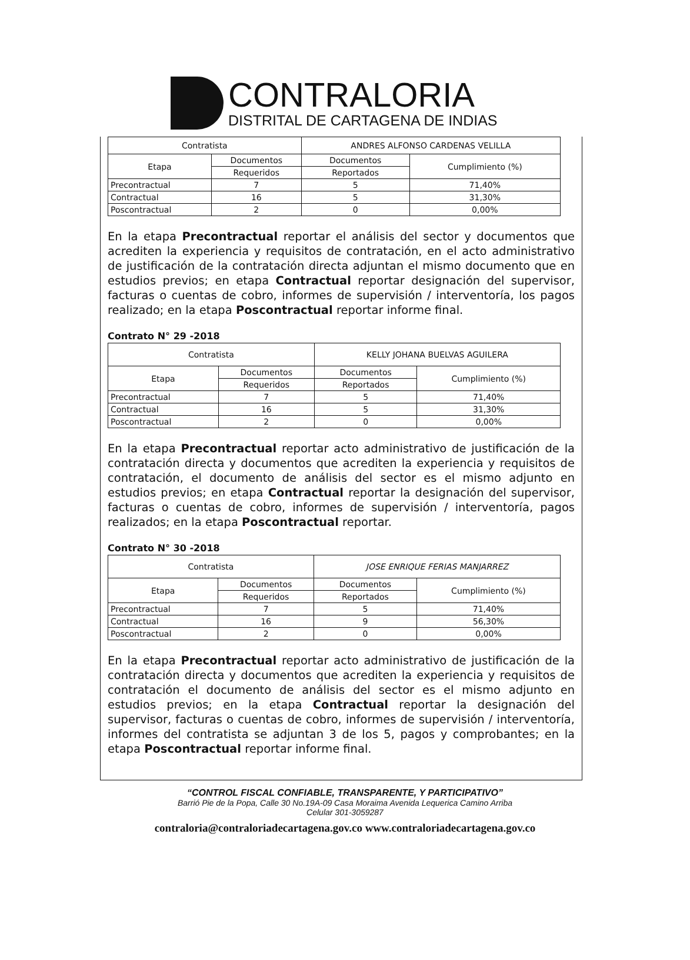CONTRALORIA
DISTRITAL DE CARTAGENA DE INDIAS
| Contratista | | ANDRES ALFONSO CARDENAS VELILLA | |
| Etapa | Documentos | Documentos | Cumplimiento (%) |
| | Requeridos | Reportados | |
| Precontractual | 7 | 5 | 71,40% |
| Contractual | 16 | 5 | 31,30% |
| Poscontractual | 2 | 0 | 0,00% |
En la etapa Precontractual reportar el análisis del sector y documentos que acrediten la experiencia y requisitos de contratación, en el acto administrativo de justificación de la contratación directa adjuntan el mismo documento que en estudios previos; en etapa Contractual reportar designación del supervisor, facturas o cuentas de cobro, informes de supervisión / interventoría, los pagos realizado; en la etapa Poscontractual reportar informe final.
Contrato N° 29 -2018
| Contratista | | KELLY JOHANA BUELVAS AGUILERA | |
| Etapa | Documentos | Documentos | Cumplimiento (%) |
| | Requeridos | Reportados | |
| Precontractual | 7 | 5 | 71,40% |
| Contractual | 16 | 5 | 31,30% |
| Poscontractual | 2 | 0 | 0,00% |
En la etapa Precontractual reportar acto administrativo de justificación de la contratación directa y documentos que acrediten la experiencia y requisitos de contratación, el documento de análisis del sector es el mismo adjunto en estudios previos; en etapa Contractual reportar la designación del supervisor, facturas o cuentas de cobro, informes de supervisión / interventoría, pagos realizados; en la etapa Poscontractual reportar.
Contrato N° 30 -2018
| Contratista | | JOSE ENRIQUE FERIAS MANJARREZ | |
| Etapa | Documentos | Documentos | Cumplimiento (%) |
| | Requeridos | Reportados | |
| Precontractual | 7 | 5 | 71,40% |
| Contractual | 16 | 9 | 56,30% |
| Poscontractual | 2 | 0 | 0,00% |
En la etapa Precontractual reportar acto administrativo de justificación de la contratación directa y documentos que acrediten la experiencia y requisitos de contratación el documento de análisis del sector es el mismo adjunto en estudios previos; en la etapa Contractual reportar la designación del supervisor, facturas o cuentas de cobro, informes de supervisión / interventoría, informes del contratista se adjuntan 3 de los 5, pagos y comprobantes; en la etapa Poscontractual reportar informe final.
“CONTROL FISCAL CONFIABLE, TRANSPARENTE, Y PARTICIPATIVO”
Barrió Pie de la Popa, Calle 30 No.19A-09 Casa Moraima Avenida Lequerica Camino Arriba
Celular 301-3059287
contraloria@contraloriadecartagena.gov.co www.contraloriadecartagena.gov.co